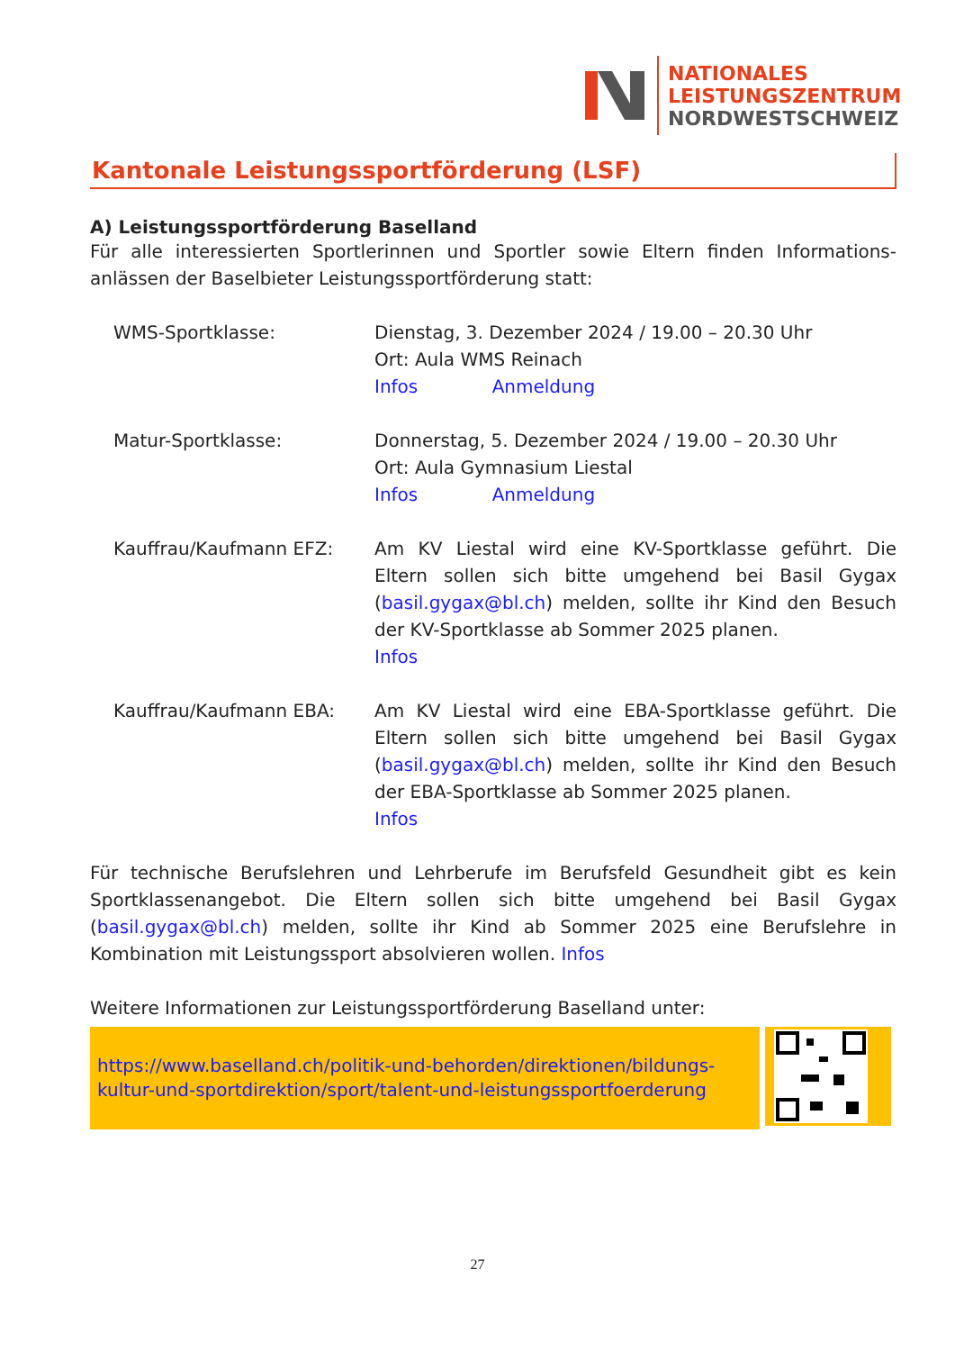NATIONALES
LEISTUNGSZENTRUM
NORDWESTSCHWEIZ
Kantonale Leistungssportförderung (LSF)
A) Leistungssportförderung Baselland
Für alle interessierten Sportlerinnen und Sportler sowie Eltern finden Informations-anlässen der Baselbieter Leistungssportförderung statt:
WMS-Sportklasse: Dienstag, 3. Dezember 2024 / 19.00 – 20.30 Uhr
Ort: Aula WMS Reinach
Infos Anmeldung
Matur-Sportklasse: Donnerstag, 5. Dezember 2024 / 19.00 – 20.30 Uhr
Ort: Aula Gymnasium Liestal
Infos Anmeldung
Kauffrau/Kaufmann EFZ: Am KV Liestal wird eine KV-Sportklasse geführt. Die Eltern sollen sich bitte umgehend bei Basil Gygax (basil.gygax@bl.ch) melden, sollte ihr Kind den Besuch der KV-Sportklasse ab Sommer 2025 planen.
Infos
Kauffrau/Kaufmann EBA: Am KV Liestal wird eine EBA-Sportklasse geführt. Die Eltern sollen sich bitte umgehend bei Basil Gygax (basil.gygax@bl.ch) melden, sollte ihr Kind den Besuch der EBA-Sportklasse ab Sommer 2025 planen.
Infos
Für technische Berufslehren und Lehrberufe im Berufsfeld Gesundheit gibt es kein Sportklassenangebot. Die Eltern sollen sich bitte umgehend bei Basil Gygax (basil.gygax@bl.ch) melden, sollte ihr Kind ab Sommer 2025 eine Berufslehre in Kombination mit Leistungssport absolvieren wollen. Infos
Weitere Informationen zur Leistungssportförderung Baselland unter:
https://www.baselland.ch/politik-und-behorden/direktionen/bildungs-kultur-und-sportdirektion/sport/talent-und-leistungssportfoerderung
27